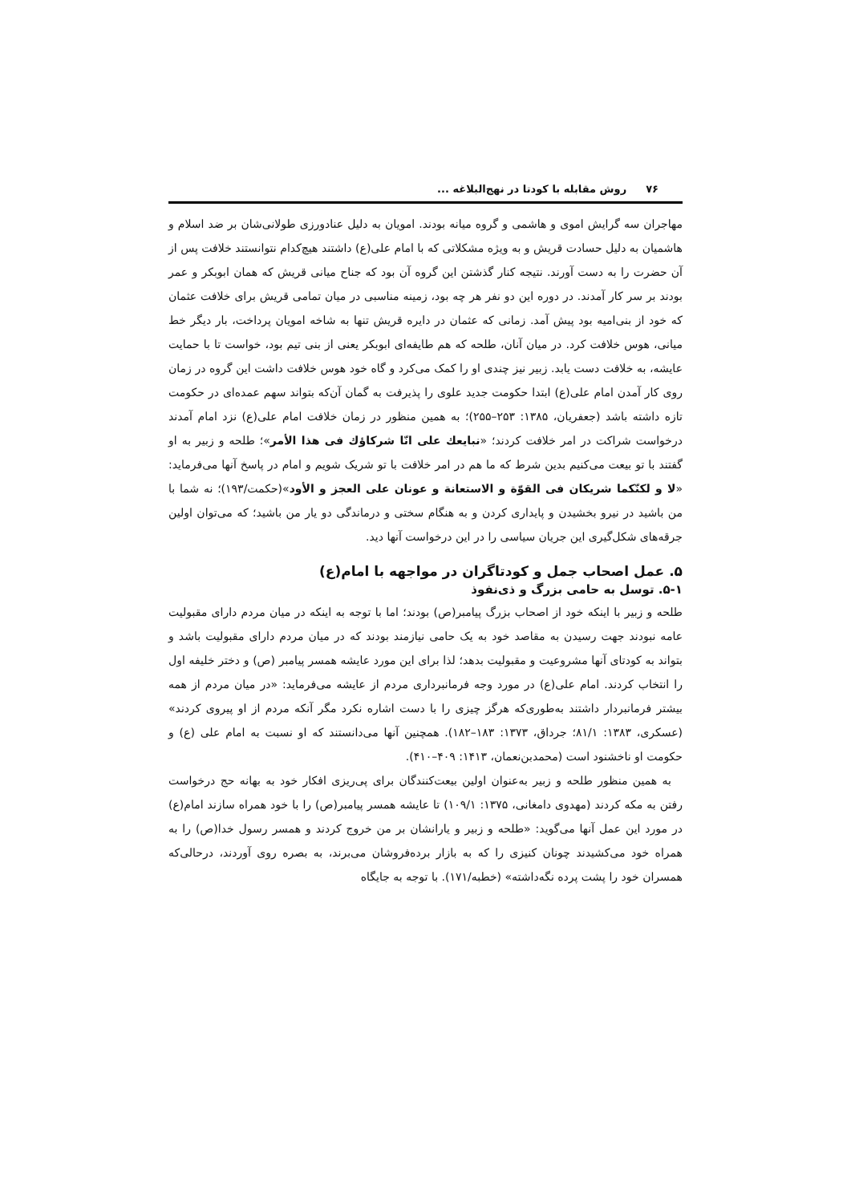۷۶ روش مقابله با کودتا در نهج‌البلاغه ...
مهاجران سه گرایش اموی و هاشمی و گروه میانه بودند. امویان به دلیل عنادورزی طولانی‌شان بر ضد اسلام و هاشمیان به دلیل حسادت قریش و به ویژه مشکلاتی که با امام علی(ع) داشتند هیچ‌کدام نتوانستند خلافت پس از آن حضرت را به دست آورند. نتیجه کنار گذشتن این گروه آن بود که جناح میانی قریش که همان ابوبکر و عمر بودند بر سر کار آمدند. در دوره این دو نفر هر چه بود، زمینه مناسبی در میان تمامی قریش برای خلافت عثمان که خود از بنی‌امیه بود پیش آمد. زمانی که عثمان در دایره قریش تنها به شاخه امویان پرداخت، بار دیگر خط میانی، هوس خلافت کرد. در میان آنان، طلحه که هم طایفه‌ای ابوبکر یعنی از بنی تیم بود، خواست تا با حمایت عایشه، به خلافت دست یابد. زبیر نیز چندی او را کمک می‌کرد و گاه خود هوس خلافت داشت این گروه در زمان روی کار آمدن امام علی(ع) ابتدا حکومت جدید علوی را پذیرفت به گمان آن‌که بتواند سهم عمده‌ای در حکومت تازه داشته باشد (جعفریان، ۱۳۸۵: ۲۵۳–۲۵۵)؛ به همین منظور در زمان خلافت امام علی(ع) نزد امام آمدند درخواست شراکت در امر خلافت کردند؛ «نبایعك علی انّا شرکاؤك فی هذا الأمر»؛ طلحه و زبیر به او گفتند با تو بیعت می‌کنیم بدین شرط که ما هم در امر خلافت با تو شریک شویم و امام در پاسخ آنها می‌فرماید: «لا و لکنّکما شریکان فی القوّة و الاستعانة و عونان علی العجز و الأود»(حکمت/۱۹۳)؛ نه شما با من باشید در نیرو بخشیدن و پایداری کردن و به هنگام سختی و درماندگی دو یار من باشید؛ که می‌توان اولین جرقه‌های شکل‌گیری این جریان سیاسی را در این درخواست آنها دید.
۵. عمل اصحاب جمل و کودتاگران در مواجهه با امام(ع)
۵-۱. توسل به حامی بزرگ و ذی‌نفوذ
طلحه و زبیر با اینکه خود از اصحاب بزرگ پیامبر(ص) بودند؛ اما با توجه به اینکه در میان مردم دارای مقبولیت عامه نبودند جهت رسیدن به مقاصد خود به یک حامی نیازمند بودند که در میان مردم دارای مقبولیت باشد و بتواند به کودتای آنها مشروعیت و مقبولیت بدهد؛ لذا برای این مورد عایشه همسر پیامبر (ص) و دختر خلیفه اول را انتخاب کردند. امام علی(ع) در مورد وجه فرمانبرداری مردم از عایشه می‌فرماید: «در میان مردم از همه بیشتر فرمانبردار داشتند به‌طوری‌که هرگز چیزی را با دست اشاره نکرد مگر آنکه مردم از او پیروی کردند» (عسکری، ۱۳۸۳: ۸۱/۱؛ جرداق، ۱۳۷۳: ۱۸۳–۱۸۲). همچنین آنها می‌دانستند که او نسبت به امام علی (ع) و حکومت او ناخشنود است (محمدبن‌نعمان، ۱۴۱۳: ۴۰۹–۴۱۰).
به همین منظور طلحه و زبیر به‌عنوان اولین بیعت‌کنندگان برای پی‌ریزی افکار خود به بهانه حج درخواست رفتن به مکه کردند (مهدوی دامغانی، ۱۳۷۵: ۱۰۹/۱) تا عایشه همسر پیامبر(ص) را با خود همراه سازند امام(ع) در مورد این عمل آنها می‌گوید: «طلحه و زبیر و یارانشان بر من خروج کردند و همسر رسول خدا(ص) را به همراه خود می‌کشیدند چونان کنیزی را که به بازار برده‌فروشان می‌برند، به بصره روی آوردند، درحالی‌که همسران خود را پشت پرده نگه‌داشته» (خطبه/۱۷۱). با توجه به جایگاه